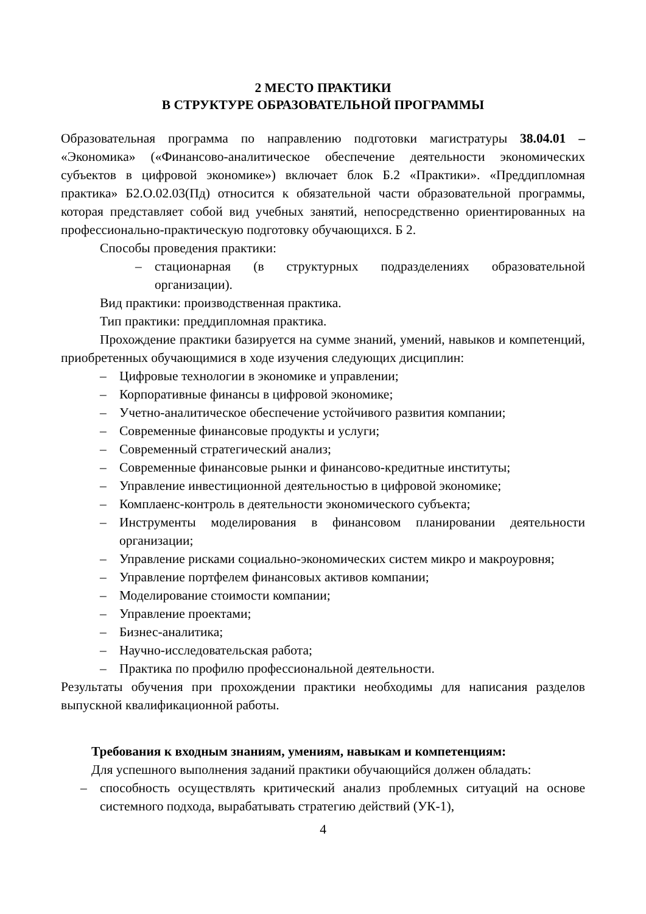2 МЕСТО ПРАКТИКИ
В СТРУКТУРЕ ОБРАЗОВАТЕЛЬНОЙ ПРОГРАММЫ
Образовательная программа по направлению подготовки магистратуры 38.04.01 – «Экономика» («Финансово-аналитическое обеспечение деятельности экономических субъектов в цифровой экономике») включает блок Б.2 «Практики». «Преддипломная практика» Б2.О.02.03(Пд) относится к обязательной части образовательной программы, которая представляет собой вид учебных занятий, непосредственно ориентированных на профессионально-практическую подготовку обучающихся. Б 2.
Способы проведения практики:
– стационарная (в структурных подразделениях образовательной организации).
Вид практики: производственная практика.
Тип практики: преддипломная практика.
Прохождение практики базируется на сумме знаний, умений, навыков и компетенций, приобретенных обучающимися в ходе изучения следующих дисциплин:
– Цифровые технологии в экономике и управлении;
– Корпоративные финансы в цифровой экономике;
– Учетно-аналитическое обеспечение устойчивого развития компании;
– Современные финансовые продукты и услуги;
– Современный стратегический анализ;
– Современные финансовые рынки и финансово-кредитные институты;
– Управление инвестиционной деятельностью в цифровой экономике;
– Комплаенс-контроль в деятельности экономического субъекта;
– Инструменты моделирования в финансовом планировании деятельности организации;
– Управление рисками социально-экономических систем микро и макроуровня;
– Управление портфелем финансовых активов компании;
– Моделирование стоимости компании;
– Управление проектами;
– Бизнес-аналитика;
– Научно-исследовательская работа;
– Практика по профилю профессиональной деятельности.
Результаты обучения при прохождении практики необходимы для написания разделов выпускной квалификационной работы.
Требования к входным знаниям, умениям, навыкам и компетенциям:
Для успешного выполнения заданий практики обучающийся должен обладать:
– способность осуществлять критический анализ проблемных ситуаций на основе системного подхода, вырабатывать стратегию действий (УК-1),
4